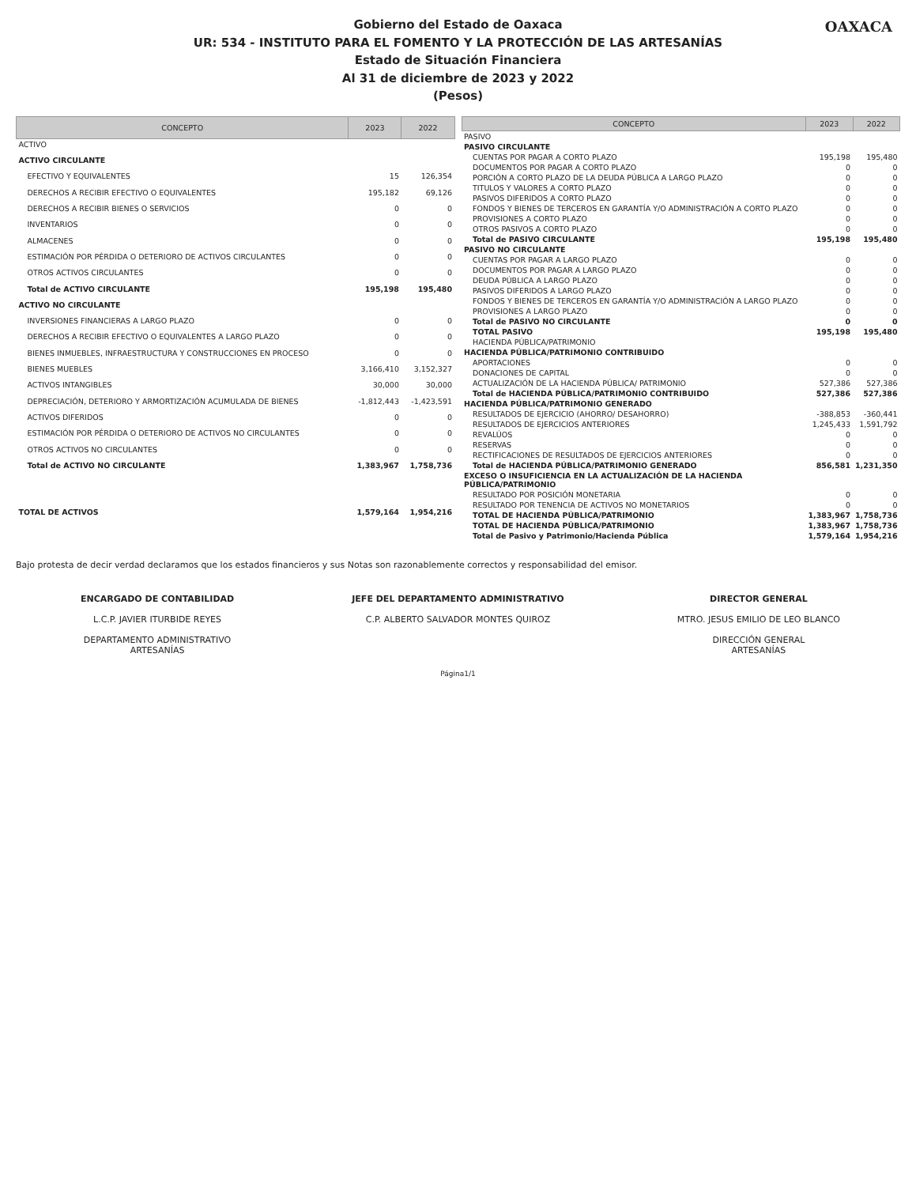Gobierno del Estado de Oaxaca
UR: 534 - INSTITUTO PARA EL FOMENTO Y LA PROTECCIÓN DE LAS ARTESANÍAS
Estado de Situación Financiera
Al 31 de diciembre de 2023 y 2022
(Pesos)
OAXACA
| CONCEPTO | 2023 | 2022 |
| --- | --- | --- |
| ACTIVO | | |
| ACTIVO CIRCULANTE | | |
| EFECTIVO Y EQUIVALENTES | 15 | 126,354 |
| DERECHOS A RECIBIR EFECTIVO O EQUIVALENTES | 195,182 | 69,126 |
| DERECHOS A RECIBIR BIENES O SERVICIOS | 0 | 0 |
| INVENTARIOS | 0 | 0 |
| ALMACENES | 0 | 0 |
| ESTIMACIÓN POR PÉRDIDA O DETERIORO DE ACTIVOS CIRCULANTES | 0 | 0 |
| OTROS ACTIVOS CIRCULANTES | 0 | 0 |
| Total de ACTIVO CIRCULANTE | 195,198 | 195,480 |
| ACTIVO NO CIRCULANTE | | |
| INVERSIONES FINANCIERAS A LARGO PLAZO | 0 | 0 |
| DERECHOS A RECIBIR EFECTIVO O EQUIVALENTES A LARGO PLAZO | 0 | 0 |
| BIENES INMUEBLES, INFRAESTRUCTURA Y CONSTRUCCIONES EN PROCESO | 0 | 0 |
| BIENES MUEBLES | 3,166,410 | 3,152,327 |
| ACTIVOS INTANGIBLES | 30,000 | 30,000 |
| DEPRECIACIÓN, DETERIORO Y ARMORTIZACIÓN ACUMULADA DE BIENES | -1,812,443 | -1,423,591 |
| ACTIVOS DIFERIDOS | 0 | 0 |
| ESTIMACIÓN POR PÉRDIDA O DETERIORO DE ACTIVOS NO CIRCULANTES | 0 | 0 |
| OTROS ACTIVOS NO CIRCULANTES | 0 | 0 |
| Total de ACTIVO NO CIRCULANTE | 1,383,967 | 1,758,736 |
| TOTAL DE ACTIVOS | 1,579,164 | 1,954,216 |
| CONCEPTO | 2023 | 2022 |
| --- | --- | --- |
| PASIVO | | |
| PASIVO CIRCULANTE | | |
| CUENTAS POR PAGAR A CORTO PLAZO | 195,198 | 195,480 |
| DOCUMENTOS POR PAGAR A CORTO PLAZO | 0 | 0 |
| PORCIÓN A CORTO PLAZO DE LA DEUDA PÚBLICA A LARGO PLAZO | 0 | 0 |
| TITULOS Y VALORES A CORTO PLAZO | 0 | 0 |
| PASIVOS DIFERIDOS A CORTO PLAZO | 0 | 0 |
| FONDOS Y BIENES DE TERCEROS EN GARANTÍA Y/O ADMINISTRACIÓN A CORTO PLAZO | 0 | 0 |
| PROVISIONES A CORTO PLAZO | 0 | 0 |
| OTROS PASIVOS A CORTO PLAZO | 0 | 0 |
| Total de PASIVO CIRCULANTE | 195,198 | 195,480 |
| PASIVO NO CIRCULANTE | | |
| CUENTAS POR PAGAR A LARGO PLAZO | 0 | 0 |
| DOCUMENTOS POR PAGAR A LARGO PLAZO | 0 | 0 |
| DEUDA PÚBLICA A LARGO PLAZO | 0 | 0 |
| PASIVOS DIFERIDOS A LARGO PLAZO | 0 | 0 |
| FONDOS Y BIENES DE TERCEROS EN GARANTÍA Y/O ADMINISTRACIÓN A LARGO PLAZO | 0 | 0 |
| PROVISIONES A LARGO PLAZO | 0 | 0 |
| Total de PASIVO NO CIRCULANTE | 0 | 0 |
| TOTAL PASIVO | 195,198 | 195,480 |
| HACIENDA PÚBLICA/PATRIMONIO | | |
| HACIENDA PÚBLICA/PATRIMONIO CONTRIBUIDO | | |
| APORTACIONES | 0 | 0 |
| DONACIONES DE CAPITAL | 0 | 0 |
| ACTUALIZACIÓN DE LA HACIENDA PÚBLICA/ PATRIMONIO | 527,386 | 527,386 |
| Total de HACIENDA PÚBLICA/PATRIMONIO CONTRIBUIDO | 527,386 | 527,386 |
| HACIENDA PÚBLICA/PATRIMONIO GENERADO | | |
| RESULTADOS DE EJERCICIO (AHORRO/ DESAHORRO) | -388,853 | -360,441 |
| RESULTADOS DE EJERCICIOS ANTERIORES | 1,245,433 | 1,591,792 |
| REVALÚOS | 0 | 0 |
| RESERVAS | 0 | 0 |
| RECTIFICACIONES DE RESULTADOS DE EJERCICIOS ANTERIORES | 0 | 0 |
| Total de HACIENDA PÚBLICA/PATRIMONIO GENERADO | 856,581 | 1,231,350 |
| EXCESO O INSUFICIENCIA EN LA ACTUALIZACIÓN DE LA HACIENDA PÚBLICA/PATRIMONIO | | |
| RESULTADO POR POSICIÓN MONETARIA | 0 | 0 |
| RESULTADO POR TENENCIA DE ACTIVOS NO MONETARIOS | 0 | 0 |
| TOTAL DE HACIENDA PÚBLICA/PATRIMONIO | 1,383,967 | 1,758,736 |
| TOTAL DE HACIENDA PÚBLICA/PATRIMONIO | 1,383,967 | 1,758,736 |
| Total de Pasivo y Patrimonio/Hacienda Pública | 1,579,164 | 1,954,216 |
Bajo protesta de decir verdad declaramos que los estados financieros y sus Notas son razonablemente correctos y responsabilidad del emisor.
ENCARGADO DE CONTABILIDAD
L.C.P. JAVIER ITURBIDE REYES
DEPARTAMENTO ADMINISTRATIVO
ARTESANÍAS
JEFE DEL DEPARTAMENTO ADMINISTRATIVO
C.P. ALBERTO SALVADOR MONTES QUIROZ
DIRECTOR GENERAL
MTRO. JESUS EMILIO DE LEO BLANCO
DIRECCIÓN GENERAL
ARTESANÍAS
Página1/1